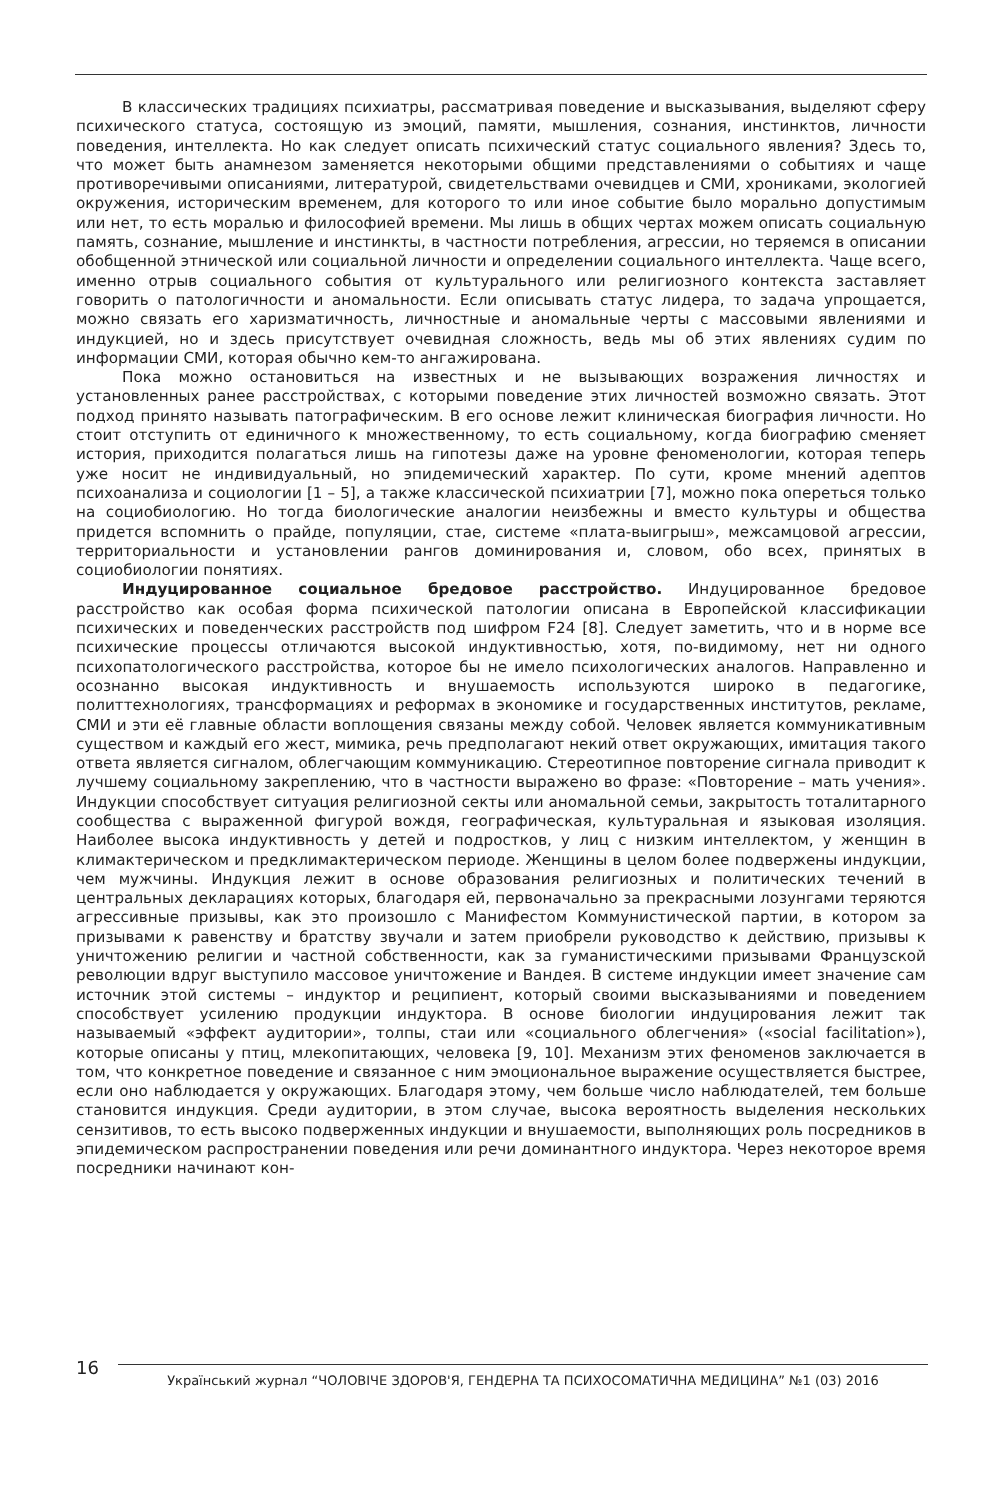В классических традициях психиатры, рассматривая поведение и высказывания, выделяют сферу психического статуса, состоящую из эмоций, памяти, мышления, сознания, инстинктов, личности поведения, интеллекта. Но как следует описать психический статус социального явления? Здесь то, что может быть анамнезом заменяется некоторыми общими представлениями о событиях и чаще противоречивыми описаниями, литературой, свидетельствами очевидцев и СМИ, хрониками, экологией окружения, историческим временем, для которого то или иное событие было морально допустимым или нет, то есть моралью и философией времени. Мы лишь в общих чертах можем описать социальную память, сознание, мышление и инстинкты, в частности потребления, агрессии, но теряемся в описании обобщенной этнической или социальной личности и определении социального интеллекта. Чаще всего, именно отрыв социального события от культурального или религиозного контекста заставляет говорить о патологичности и аномальности. Если описывать статус лидера, то задача упрощается, можно связать его харизматичность, личностные и аномальные черты с массовыми явлениями и индукцией, но и здесь присутствует очевидная сложность, ведь мы об этих явлениях судим по информации СМИ, которая обычно кем-то ангажирована.
Пока можно остановиться на известных и не вызывающих возражения личностях и установленных ранее расстройствах, с которыми поведение этих личностей возможно связать. Этот подход принято называть патографическим. В его основе лежит клиническая биография личности. Но стоит отступить от единичного к множественному, то есть социальному, когда биографию сменяет история, приходится полагаться лишь на гипотезы даже на уровне феноменологии, которая теперь уже носит не индивидуальный, но эпидемический характер. По сути, кроме мнений адептов психоанализа и социологии [1 – 5], а также классической психиатрии [7], можно пока опереться только на социобиологию. Но тогда биологические аналогии неизбежны и вместо культуры и общества придется вспомнить о прайде, популяции, стае, системе «плата-выигрыш», межсамцовой агрессии, территориальности и установлении рангов доминирования и, словом, обо всех, принятых в социобиологии понятиях.
Индуцированное социальное бредовое расстройство. Индуцированное бредовое расстройство как особая форма психической патологии описана в Европейской классификации психических и поведенческих расстройств под шифром F24 [8]. Следует заметить, что и в норме все психические процессы отличаются высокой индуктивностью, хотя, по-видимому, нет ни одного психопатологического расстройства, которое бы не имело психологических аналогов. Направленно и осознанно высокая индуктивность и внушаемость используются широко в педагогике, политтехнологиях, трансформациях и реформах в экономике и государственных институтов, рекламе, СМИ и эти её главные области воплощения связаны между собой. Человек является коммуникативным существом и каждый его жест, мимика, речь предполагают некий ответ окружающих, имитация такого ответа является сигналом, облегчающим коммуникацию. Стереотипное повторение сигнала приводит к лучшему социальному закреплению, что в частности выражено во фразе: «Повторение – мать учения». Индукции способствует ситуация религиозной секты или аномальной семьи, закрытость тоталитарного сообщества с выраженной фигурой вождя, географическая, культуральная и языковая изоляция. Наиболее высока индуктивность у детей и подростков, у лиц с низким интеллектом, у женщин в климактерическом и предклимактерическом периоде. Женщины в целом более подвержены индукции, чем мужчины. Индукция лежит в основе образования религиозных и политических течений в центральных декларациях которых, благодаря ей, первоначально за прекрасными лозунгами теряются агрессивные призывы, как это произошло с Манифестом Коммунистической партии, в котором за призывами к равенству и братству звучали и затем приобрели руководство к действию, призывы к уничтожению религии и частной собственности, как за гуманистическими призывами Французской революции вдруг выступило массовое уничтожение и Вандея. В системе индукции имеет значение сам источник этой системы – индуктор и реципиент, который своими высказываниями и поведением способствует усилению продукции индуктора. В основе биологии индуцирования лежит так называемый «эффект аудитории», толпы, стаи или «социального облегчения» («social facilitation»), которые описаны у птиц, млекопитающих, человека [9, 10]. Механизм этих феноменов заключается в том, что конкретное поведение и связанное с ним эмоциональное выражение осуществляется быстрее, если оно наблюдается у окружающих. Благодаря этому, чем больше число наблюдателей, тем больше становится индукция. Среди аудитории, в этом случае, высока вероятность выделения нескольких сензитивов, то есть высоко подверженных индукции и внушаемости, выполняющих роль посредников в эпидемическом распространении поведения или речи доминантного индуктора. Через некоторое время посредники начинают кон-
16
Український журнал “ЧОЛОВІЧЕ ЗДОРОВ'Я, ГЕНДЕРНА ТА ПСИХОСОМАТИЧНА МЕДИЦИНА” №1 (03) 2016